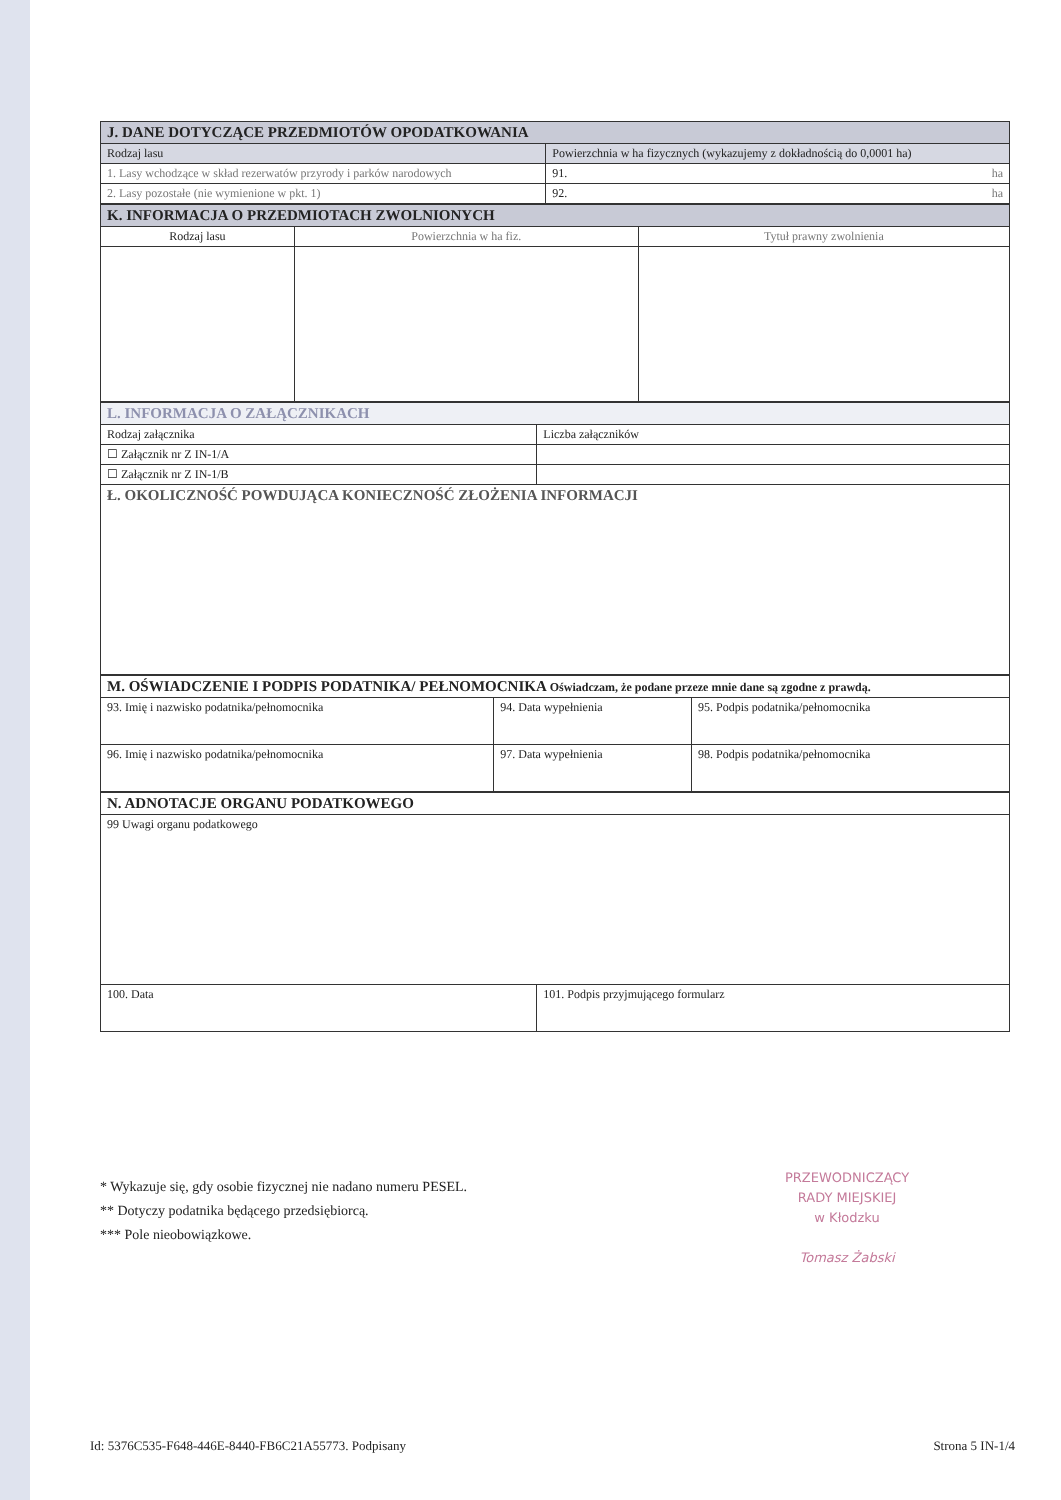| J. DANE DOTYCZĄCE PRZEDMIOTÓW OPODATKOWANIA | |
| Rodzaj lasu | Powierzchnia w ha fizycznych (wykazujemy z dokładnością do 0,0001 ha) |
| 1. Lasy wchodzące w skład rezerwatów przyrody i parków narodowych | 91. ha |
| 2. Lasy pozostałe (nie wymienione w pkt. 1) | 92. ha |
| K. INFORMACJA O PRZEDMIOTACH ZWOLNIONYCH | | |
| Rodzaj lasu | Powierzchnia w ha fiz. | Tytuł prawny zwolnienia |
| L. INFORMACJA O ZAŁĄCZNIKACH | |
| Rodzaj załącznika | Liczba załączników |
| ☐ Załącznik nr Z IN-1/A | |
| ☐ Załącznik nr Z IN-1/B | |
| Ł. OKOLICZNOŚĆ POWDUJĄCA KONIECZNOŚĆ ZŁOŻENIA INFORMACJI | |
| M. OŚWIADCZENIE I PODPIS PODATNIKA/ PEŁNOMOCNIKA Oświadczam, że podane przeze mnie dane są zgodne z prawdą. | | |
| 93. Imię i nazwisko podatnika/pełnomocnika | 94. Data wypełnienia | 95. Podpis podatnika/pełnomocnika |
| 96. Imię i nazwisko podatnika/pełnomocnika | 97. Data wypełnienia | 98. Podpis podatnika/pełnomocnika |
| N. ADNOTACJE ORGANU PODATKOWEGO | |
| 99 Uwagi organu podatkowego | |
| 100. Data | 101. Podpis przyjmującego formularz |
* Wykazuje się, gdy osobie fizycznej nie nadano numeru PESEL.
** Dotyczy podatnika będącego przedsiębiorcą.
*** Pole nieobowiązkowe.
PRZEWODNICZĄCY
RADY MIEJSKIEJ
w Kłodzku
Tomasz Żabski
Id: 5376C535-F648-446E-8440-FB6C21A55773. Podpisany Strona 5 IN-1/4